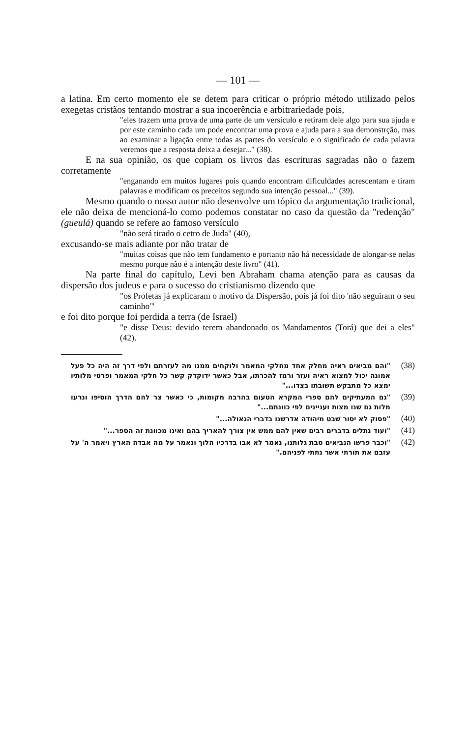— 101 —
a latina. Em certo momento ele se detem para criticar o próprio método utilizado pelos exegetas cristãos tentando mostrar a sua incoerência e arbitrariedade pois,
"eles trazem uma prova de uma parte de um versículo e retiram dele algo para sua ajuda e por este caminho cada um pode encontrar uma prova e ajuda para a sua demonstrção, mas ao examinar a ligação entre todas as partes do versículo e o significado de cada palavra veremos que a resposta deixa a desejar..." (38).
E na sua opinião, os que copiam os livros das escrituras sagradas não o fazem corretamente
"enganando em muitos lugares pois quando encontram dificuldades acrescentam e tiram palavras e modificam os preceitos segundo sua intenção pessoal..." (39).
Mesmo quando o nosso autor não desenvolve um tópico da argumentação tradicional, ele não deixa de mencioná-lo como podemos constatar no caso da questão da "redenção" (gueulá) quando se refere ao famoso versículo
"não será tirado o cetro de Juda" (40),
excusando-se mais adiante por não tratar de
"muitas coisas que não tem fundamento e portanto não há necessidade de alongar-se nelas mesmo porque não é a intenção deste livro" (41).
Na parte final do capítulo, Levi ben Abraham chama atenção para as causas da dispersão dos judeus e para o sucesso do cristianismo dizendo que
"os Profetas já explicaram o motivo da Dispersão, pois já foi dito 'não seguiram o seu caminho'"
e foi dito porque foi perdida a terra (de Israel)
"e disse Deus: devido terem abandonado os Mandamentos (Torá) que dei a eles" (42).
"והם מביאים ראיה מחלק אחד מחלקי המאמר ולוקחים ממנו מה לעזרתם ולפי דרך זה היה כל פעל אמונה יכול למצוא ראיה ועזר ורמז להכרתו, אבל כאשר ידוקדק קשר כל חלקי המאמר ופרטי מלותיו ימצא כל מתבקש תשובתו בצדו..."
(38)
"גם המעתיקים להם ספרי המקרא הטעום בהרבה מקומות, כי כאשר צר להם הדרך הוסיפו ונרעו מלות גם שנו מצות ועניינים לפי כוונתם..."
(39)
"פסוק לא יסור שבט מיהודה אדרשנו בדברי הגאולה..."
(40)
"ועוד נתלים בדברים רבים שאין להם ממש אין צורך להאריך בהם ואינו מכוונת זה הספר..."
(41)
"וכבר פרשו הנביאים סבת גלותנו, נאמר לא אבו בדרכיו הלוך ונאמר על מה אבדה הארץ ויאמר ה' על עזבם את תורתי אשר נתתי לפניהם."
(42)